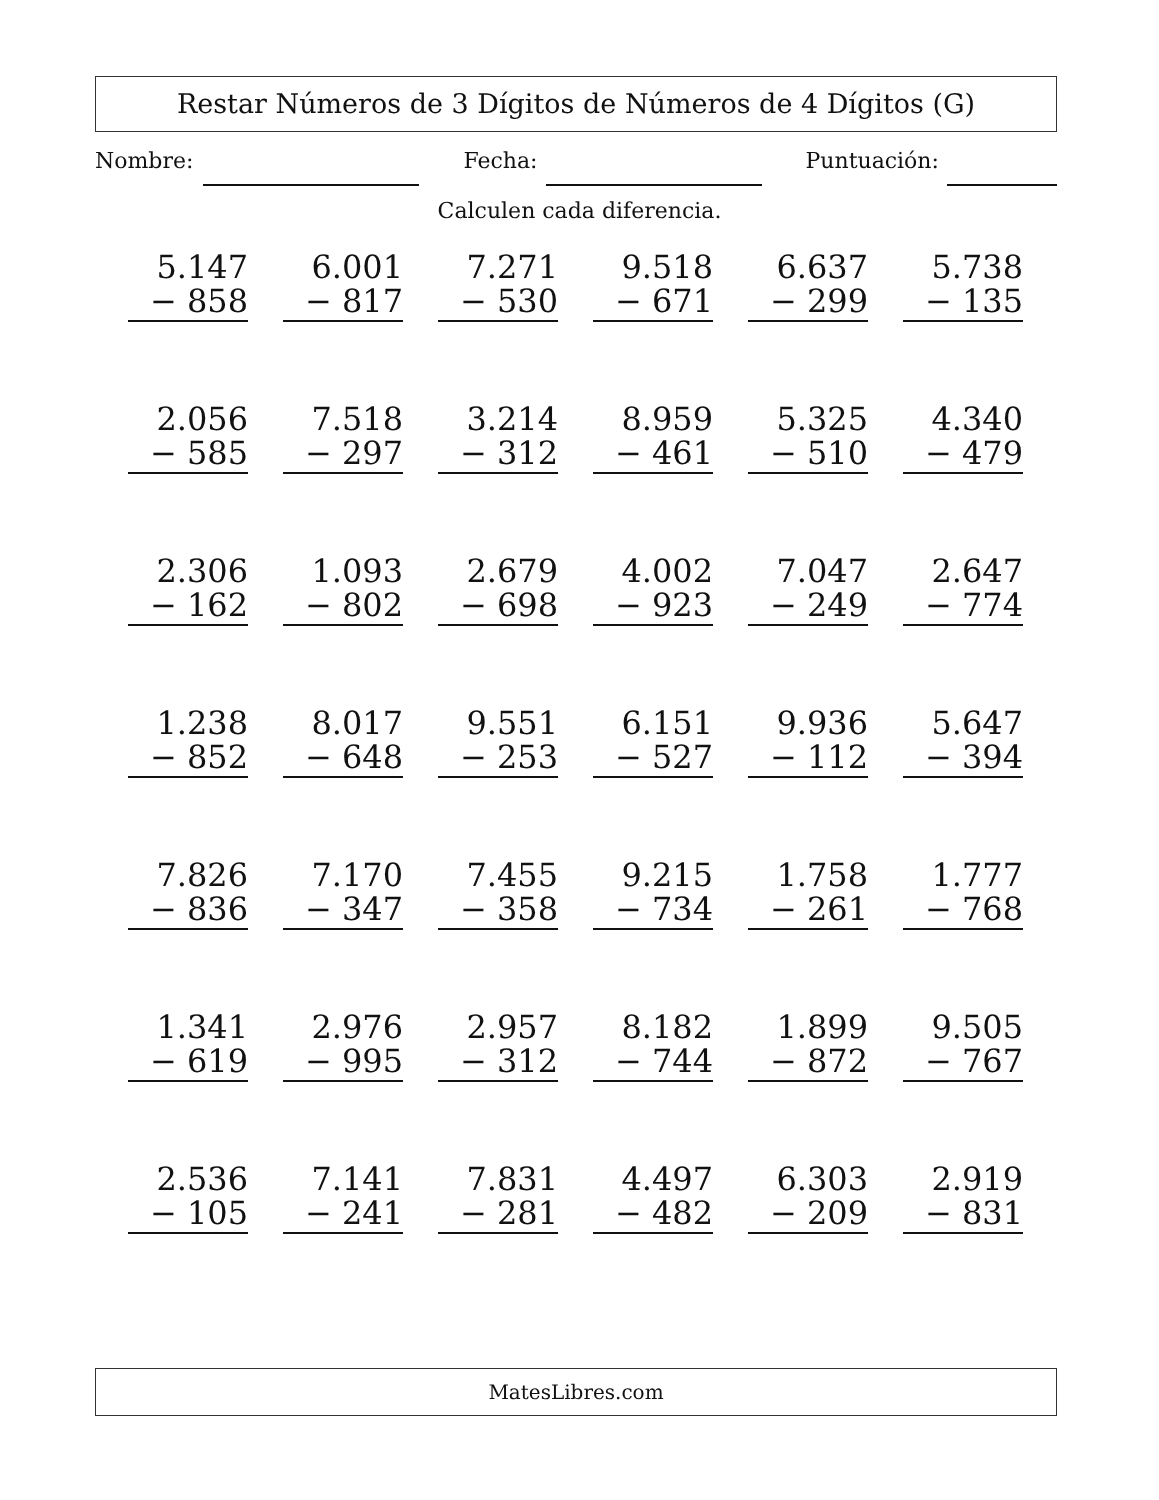Restar Números de 3 Dígitos de Números de 4 Dígitos (G)
Nombre: Fecha: Puntuación:
Calculen cada diferencia.
| 5.147 − 858 | 6.001 − 817 | 7.271 − 530 | 9.518 − 671 | 6.637 − 299 | 5.738 − 135 |
| 2.056 − 585 | 7.518 − 297 | 3.214 − 312 | 8.959 − 461 | 5.325 − 510 | 4.340 − 479 |
| 2.306 − 162 | 1.093 − 802 | 2.679 − 698 | 4.002 − 923 | 7.047 − 249 | 2.647 − 774 |
| 1.238 − 852 | 8.017 − 648 | 9.551 − 253 | 6.151 − 527 | 9.936 − 112 | 5.647 − 394 |
| 7.826 − 836 | 7.170 − 347 | 7.455 − 358 | 9.215 − 734 | 1.758 − 261 | 1.777 − 768 |
| 1.341 − 619 | 2.976 − 995 | 2.957 − 312 | 8.182 − 744 | 1.899 − 872 | 9.505 − 767 |
| 2.536 − 105 | 7.141 − 241 | 7.831 − 281 | 4.497 − 482 | 6.303 − 209 | 2.919 − 831 |
MatesLibres.com